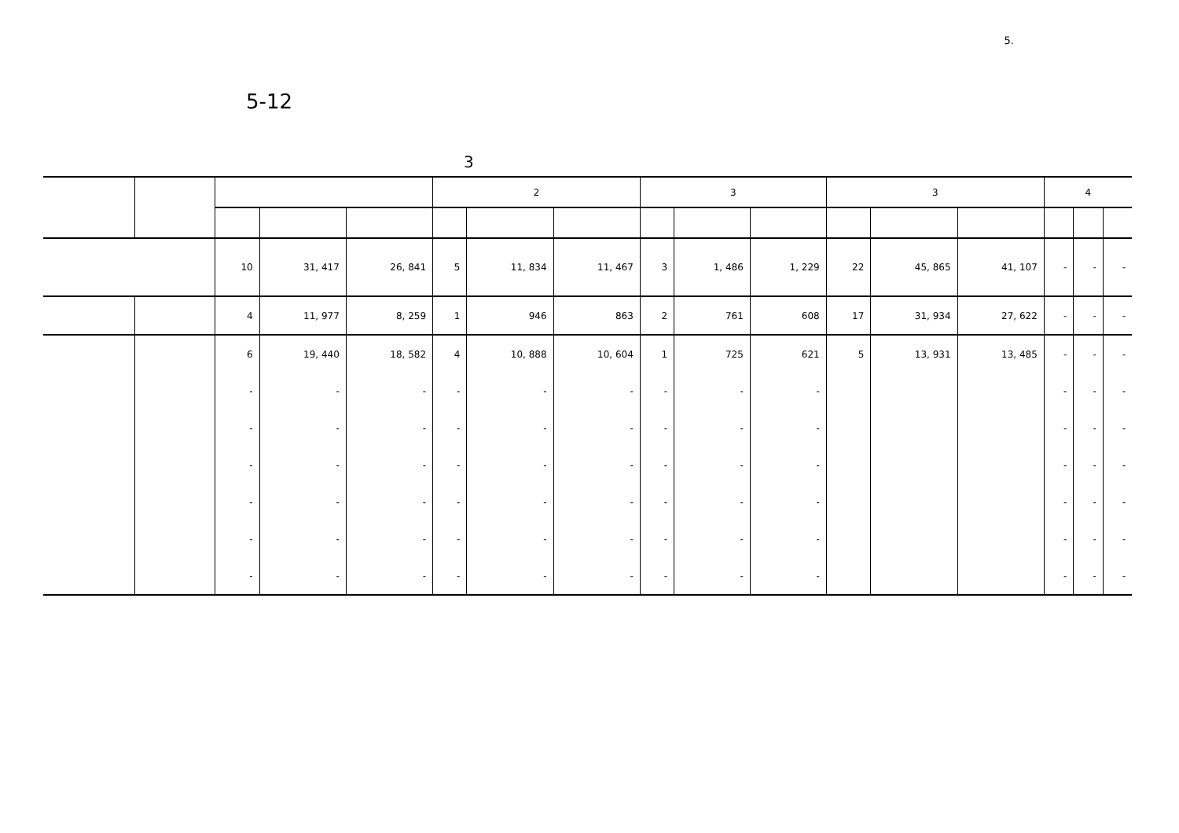5.
5-12
3
| | | | | | 2 | | | 3 | | | 3 | | | 4 | | |
| --- | --- | --- | --- | --- | --- | --- | --- | --- | --- | --- | --- | --- | --- | --- | --- | --- |
| | | 10 | 31, 417 | 26, 841 | 5 | 11, 834 | 11, 467 | 3 | 1, 486 | 1, 229 | 22 | 45, 865 | 41, 107 | - | - | - |
| | | 4 | 11, 977 | 8, 259 | 1 | 946 | 863 | 2 | 761 | 608 | 17 | 31, 934 | 27, 622 | - | - | - |
| | | 6 | 19, 440 | 18, 582 | 4 | 10, 888 | 10, 604 | 1 | 725 | 621 | 5 | 13, 931 | 13, 485 | - | - | - |
| | | - | - | - | - | - | - | - | - | - | | | | - | - | - |
| | | - | - | - | - | - | - | - | - | - | | | | - | - | - |
| | | - | - | - | - | - | - | - | - | - | | | | - | - | - |
| | | - | - | - | - | - | - | - | - | - | | | | - | - | - |
| | | - | - | - | - | - | - | - | - | - | | | | - | - | - |
| | | - | - | - | - | - | - | - | - | - | | | | - | - | - |